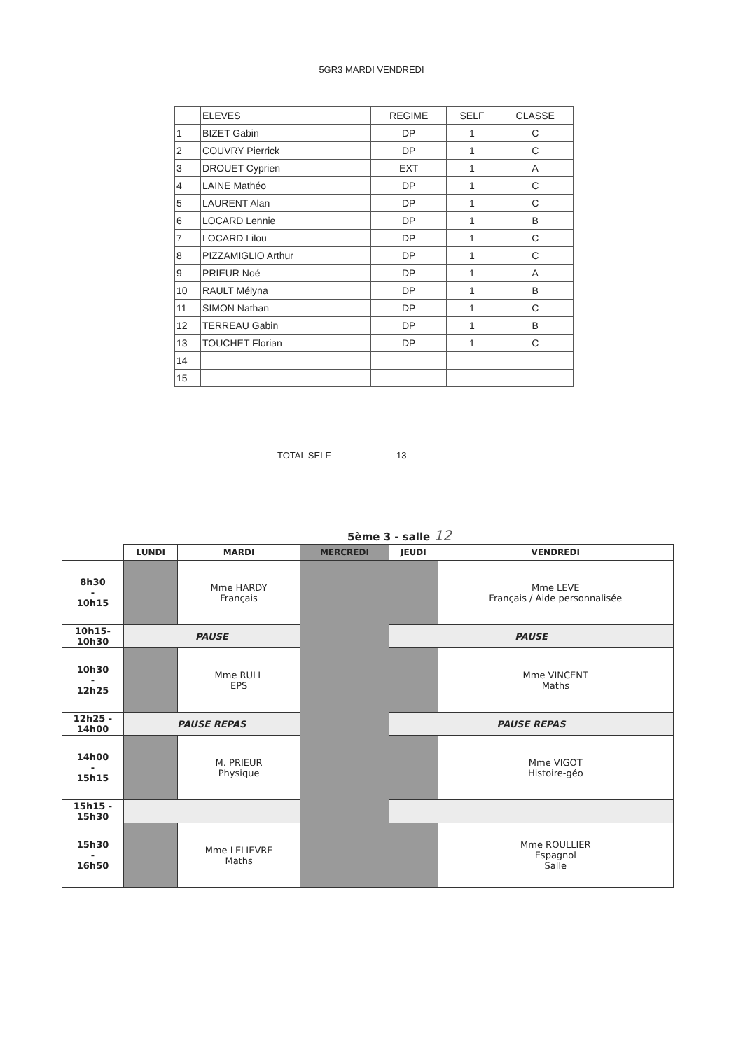5GR3 MARDI VENDREDI
| | ELEVES | REGIME | SELF | CLASSE |
| --- | --- | --- | --- | --- |
| 1 | BIZET Gabin | DP | 1 | C |
| 2 | COUVRY Pierrick | DP | 1 | C |
| 3 | DROUET Cyprien | EXT | 1 | A |
| 4 | LAINE Mathéo | DP | 1 | C |
| 5 | LAURENT Alan | DP | 1 | C |
| 6 | LOCARD Lennie | DP | 1 | B |
| 7 | LOCARD Lilou | DP | 1 | C |
| 8 | PIZZAMIGLIO Arthur | DP | 1 | C |
| 9 | PRIEUR Noé | DP | 1 | A |
| 10 | RAULT Mélyna | DP | 1 | B |
| 11 | SIMON Nathan | DP | 1 | C |
| 12 | TERREAU Gabin | DP | 1 | B |
| 13 | TOUCHET Florian | DP | 1 | C |
| 14 | | | | |
| 15 | | | | |
TOTAL SELF 13
5ème 3 - salle 12
| | LUNDI | MARDI | MERCREDI | JEUDI | VENDREDI |
| --- | --- | --- | --- | --- | --- |
| 8h30 - 10h15 | | Mme HARDY Français | | | Mme LEVE Français / Aide personnalisée |
| 10h15- 10h30 | PAUSE | | | PAUSE | |
| 10h30 - 12h25 | | Mme RULL EPS | | | Mme VINCENT Maths |
| 12h25 - 14h00 | PAUSE REPAS | | | PAUSE REPAS | |
| 14h00 - 15h15 | | M. PRIEUR Physique | | | Mme VIGOT Histoire-géo |
| 15h15 - 15h30 | | | | | |
| 15h30 - 16h50 | | Mme LELIEVRE Maths | | | Mme ROULLIER Espagnol Salle |